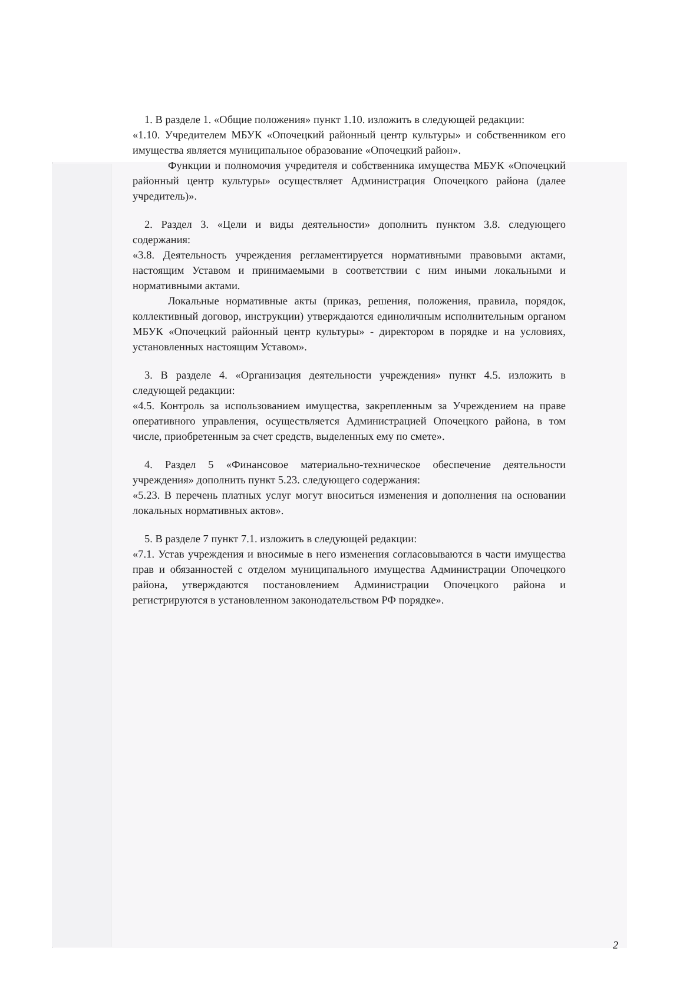1. В разделе 1. «Общие положения» пункт 1.10. изложить в следующей редакции:
«1.10. Учредителем МБУК «Опочецкий районный центр культуры» и собственником его имущества является муниципальное образование «Опочецкий район».
Функции и полномочия учредителя и собственника имущества МБУК «Опочецкий районный центр культуры» осуществляет Администрация Опочецкого района (далее учредитель)».
2. Раздел 3. «Цели и виды деятельности» дополнить пунктом 3.8. следующего содержания:
«3.8. Деятельность учреждения регламентируется нормативными правовыми актами, настоящим Уставом и принимаемыми в соответствии с ним иными локальными и нормативными актами.
Локальные нормативные акты (приказ, решения, положения, правила, порядок, коллективный договор, инструкции) утверждаются единоличным исполнительным органом МБУК «Опочецкий районный центр культуры» - директором в порядке и на условиях, установленных настоящим Уставом».
3. В разделе 4. «Организация деятельности учреждения» пункт 4.5. изложить в следующей редакции:
«4.5. Контроль за использованием имущества, закрепленным за Учреждением на праве оперативного управления, осуществляется Администрацией Опочецкого района, в том числе, приобретенным за счет средств, выделенных ему по смете».
4. Раздел 5 «Финансовое материально-техническое обеспечение деятельности учреждения» дополнить пункт 5.23. следующего содержания:
«5.23. В перечень платных услуг могут вноситься изменения и дополнения на основании локальных нормативных актов».
5. В разделе 7 пункт 7.1. изложить в следующей редакции:
«7.1. Устав учреждения и вносимые в него изменения согласовываются в части имущества прав и обязанностей с отделом муниципального имущества Администрации Опочецкого района, утверждаются постановлением Администрации Опочецкого района и регистрируются в установленном законодательством РФ порядке».
2